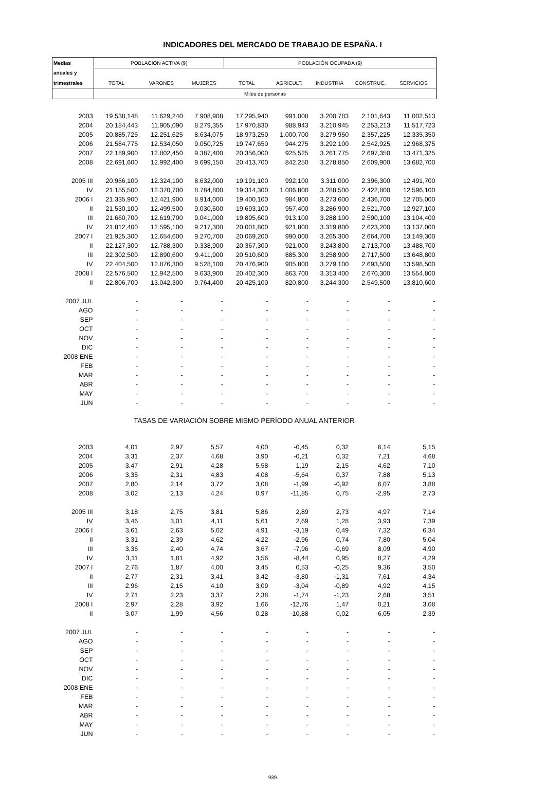INDICADORES DEL MERCADO DE TRABAJO DE ESPAÑA. I
| Medias | POBLACIÓN ACTIVA (9) | | | POBLACIÓN OCUPADA (9) | | | | |
| anuales y | | | | | | | | |
| trimestrales | TOTAL | VARONES | MUJERES | TOTAL | AGRICULT. | INDUSTRIA | CONSTRUC. | SERVICIOS |
| | Miles de personas | | | | | | | |
| 2003 | 19.538,148 | 11.629,240 | 7.908,908 | 17.295,940 | 991,008 | 3.200,783 | 2.101,643 | 11.002,513 |
| 2004 | 20.184,443 | 11.905,090 | 8.279,355 | 17.970,830 | 988,943 | 3.210,945 | 2.253,213 | 11.517,723 |
| 2005 | 20.885,725 | 12.251,625 | 8.634,075 | 18.973,250 | 1.000,700 | 3.279,950 | 2.357,225 | 12.335,350 |
| 2006 | 21.584,775 | 12.534,050 | 9.050,725 | 19.747,650 | 944,275 | 3.292,100 | 2.542,925 | 12.968,375 |
| 2007 | 22.189,900 | 12.802,450 | 9.387,400 | 20.356,000 | 925,525 | 3.261,775 | 2.697,350 | 13.471,325 |
| 2008 | 22.691,600 | 12.992,400 | 9.699,150 | 20.413,700 | 842,250 | 3.278,850 | 2.609,900 | 13.682,700 |
| 2005 III | 20.956,100 | 12.324,100 | 8.632,000 | 19.191,100 | 992,100 | 3.311,000 | 2.396,300 | 12.491,700 |
| IV | 21.155,500 | 12.370,700 | 8.784,800 | 19.314,300 | 1.006,800 | 3.288,500 | 2.422,800 | 12.596,100 |
| 2006 I | 21.335,900 | 12.421,900 | 8.914,000 | 19.400,100 | 984,800 | 3.273,600 | 2.436,700 | 12.705,000 |
| II | 21.530,100 | 12.499,500 | 9.030,600 | 19.693,100 | 957,400 | 3.286,900 | 2.521,700 | 12.927,100 |
| III | 21.660,700 | 12.619,700 | 9.041,000 | 19.895,600 | 913,100 | 3.288,100 | 2.590,100 | 13.104,400 |
| IV | 21.812,400 | 12.595,100 | 9.217,300 | 20.001,800 | 921,800 | 3.319,800 | 2.623,200 | 13.137,000 |
| 2007 I | 21.925,300 | 12.654,600 | 9.270,700 | 20.069,200 | 990,000 | 3.265,300 | 2.664,700 | 13.149,300 |
| II | 22.127,300 | 12.788,300 | 9.338,900 | 20.367,300 | 921,000 | 3.243,800 | 2.713,700 | 13.488,700 |
| III | 22.302,500 | 12.890,600 | 9.411,900 | 20.510,600 | 885,300 | 3.258,900 | 2.717,500 | 13.648,800 |
| IV | 22.404,500 | 12.876,300 | 9.528,100 | 20.476,900 | 905,800 | 3.279,100 | 2.693,500 | 13.598,500 |
| 2008 I | 22.576,500 | 12.942,500 | 9.633,900 | 20.402,300 | 863,700 | 3.313,400 | 2.670,300 | 13.554,800 |
| II | 22.806,700 | 13.042,300 | 9.764,400 | 20.425,100 | 820,800 | 3.244,300 | 2.549,500 | 13.810,600 |
| 2007 JUL | - | - | - | - | - | - | - | - |
| AGO | - | - | - | - | - | - | - | - |
| SEP | - | - | - | - | - | - | - | - |
| OCT | - | - | - | - | - | - | - | - |
| NOV | - | - | - | - | - | - | - | - |
| DIC | - | - | - | - | - | - | - | - |
| 2008 ENE | - | - | - | - | - | - | - | - |
| FEB | - | - | - | - | - | - | - | - |
| MAR | - | - | - | - | - | - | - | - |
| ABR | - | - | - | - | - | - | - | - |
| MAY | - | - | - | - | - | - | - | - |
| JUN | - | - | - | - | - | - | - | - |
| TASAS DE VARIACIÓN SOBRE MISMO PERÍODO ANUAL ANTERIOR | | | | | | | | |
| 2003 | 4,01 | 2,97 | 5,57 | 4,00 | -0,45 | 0,32 | 6,14 | 5,15 |
| 2004 | 3,31 | 2,37 | 4,68 | 3,90 | -0,21 | 0,32 | 7,21 | 4,68 |
| 2005 | 3,47 | 2,91 | 4,28 | 5,58 | 1,19 | 2,15 | 4,62 | 7,10 |
| 2006 | 3,35 | 2,31 | 4,83 | 4,08 | -5,64 | 0,37 | 7,88 | 5,13 |
| 2007 | 2,80 | 2,14 | 3,72 | 3,08 | -1,99 | -0,92 | 6,07 | 3,88 |
| 2008 | 3,02 | 2,13 | 4,24 | 0,97 | -11,85 | 0,75 | -2,95 | 2,73 |
| 2005 III | 3,18 | 2,75 | 3,81 | 5,86 | 2,89 | 2,73 | 4,97 | 7,14 |
| IV | 3,46 | 3,01 | 4,11 | 5,61 | 2,69 | 1,28 | 3,93 | 7,39 |
| 2006 I | 3,61 | 2,63 | 5,02 | 4,91 | -3,19 | 0,49 | 7,32 | 6,34 |
| II | 3,31 | 2,39 | 4,62 | 4,22 | -2,96 | 0,74 | 7,80 | 5,04 |
| III | 3,36 | 2,40 | 4,74 | 3,67 | -7,96 | -0,69 | 8,09 | 4,90 |
| IV | 3,11 | 1,81 | 4,92 | 3,56 | -8,44 | 0,95 | 8,27 | 4,29 |
| 2007 I | 2,76 | 1,87 | 4,00 | 3,45 | 0,53 | -0,25 | 9,36 | 3,50 |
| II | 2,77 | 2,31 | 3,41 | 3,42 | -3,80 | -1,31 | 7,61 | 4,34 |
| III | 2,96 | 2,15 | 4,10 | 3,09 | -3,04 | -0,89 | 4,92 | 4,15 |
| IV | 2,71 | 2,23 | 3,37 | 2,38 | -1,74 | -1,23 | 2,68 | 3,51 |
| 2008 I | 2,97 | 2,28 | 3,92 | 1,66 | -12,76 | 1,47 | 0,21 | 3,08 |
| II | 3,07 | 1,99 | 4,56 | 0,28 | -10,88 | 0,02 | -6,05 | 2,39 |
| 2007 JUL | - | - | - | - | - | - | - | - |
| AGO | - | - | - | - | - | - | - | - |
| SEP | - | - | - | - | - | - | - | - |
| OCT | - | - | - | - | - | - | - | - |
| NOV | - | - | - | - | - | - | - | - |
| DIC | - | - | - | - | - | - | - | - |
| 2008 ENE | - | - | - | - | - | - | - | - |
| FEB | - | - | - | - | - | - | - | - |
| MAR | - | - | - | - | - | - | - | - |
| ABR | - | - | - | - | - | - | - | - |
| MAY | - | - | - | - | - | - | - | - |
| JUN | - | - | - | - | - | - | - | - |
939